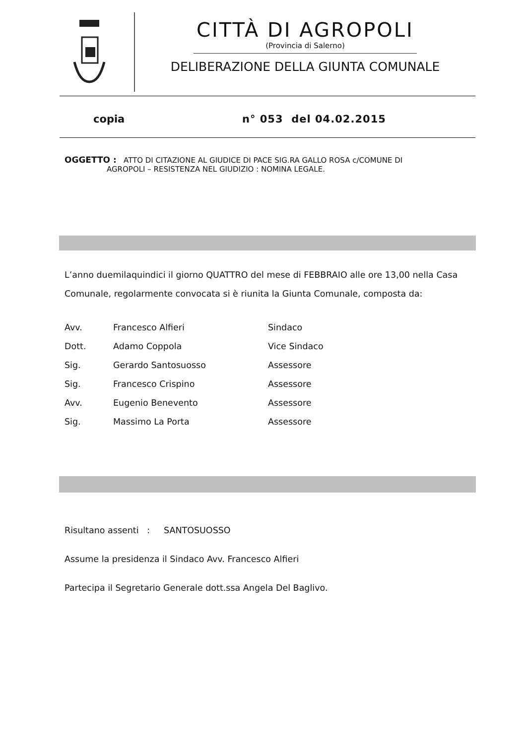CITTÀ DI AGROPOLI
(Provincia di Salerno)
DELIBERAZIONE DELLA GIUNTA COMUNALE
copia n° 053 del 04.02.2015
OGGETTO : ATTO DI CITAZIONE AL GIUDICE DI PACE SIG.RA GALLO ROSA c/COMUNE DI
AGROPOLI – RESISTENZA NEL GIUDIZIO : NOMINA LEGALE.
L’anno duemilaquindici il giorno QUATTRO del mese di FEBBRAIO alle ore 13,00 nella Casa Comunale, regolarmente convocata si è riunita la Giunta Comunale, composta da:
| Avv. | Francesco Alfieri | Sindaco |
| Dott. | Adamo Coppola | Vice Sindaco |
| Sig. | Gerardo Santosuosso | Assessore |
| Sig. | Francesco Crispino | Assessore |
| Avv. | Eugenio Benevento | Assessore |
| Sig. | Massimo La Porta | Assessore |
Risultano assenti : SANTOSUOSSO
Assume la presidenza il Sindaco Avv. Francesco Alfieri
Partecipa il Segretario Generale dott.ssa Angela Del Baglivo.